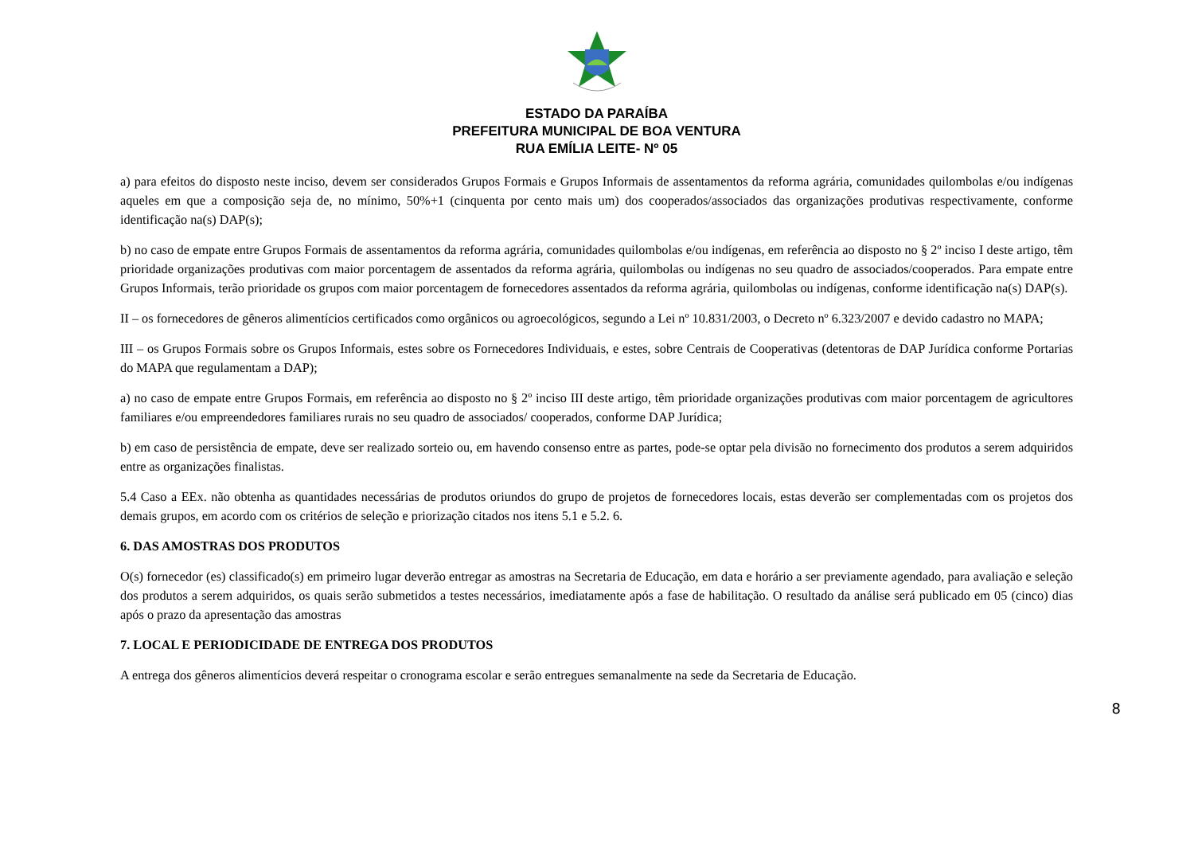ESTADO DA PARAÍBA
PREFEITURA MUNICIPAL DE BOA VENTURA
RUA EMÍLIA LEITE- Nº 05
a) para efeitos do disposto neste inciso, devem ser considerados Grupos Formais e Grupos Informais de assentamentos da reforma agrária, comunidades quilombolas e/ou indígenas aqueles em que a composição seja de, no mínimo, 50%+1 (cinquenta por cento mais um) dos cooperados/associados das organizações produtivas respectivamente, conforme identificação na(s) DAP(s);
b) no caso de empate entre Grupos Formais de assentamentos da reforma agrária, comunidades quilombolas e/ou indígenas, em referência ao disposto no § 2º inciso I deste artigo, têm prioridade organizações produtivas com maior porcentagem de assentados da reforma agrária, quilombolas ou indígenas no seu quadro de associados/cooperados. Para empate entre Grupos Informais, terão prioridade os grupos com maior porcentagem de fornecedores assentados da reforma agrária, quilombolas ou indígenas, conforme identificação na(s) DAP(s).
II – os fornecedores de gêneros alimentícios certificados como orgânicos ou agroecológicos, segundo a Lei nº 10.831/2003, o Decreto nº 6.323/2007 e devido cadastro no MAPA;
III – os Grupos Formais sobre os Grupos Informais, estes sobre os Fornecedores Individuais, e estes, sobre Centrais de Cooperativas (detentoras de DAP Jurídica conforme Portarias do MAPA que regulamentam a DAP);
a) no caso de empate entre Grupos Formais, em referência ao disposto no § 2º inciso III deste artigo, têm prioridade organizações produtivas com maior porcentagem de agricultores familiares e/ou empreendedores familiares rurais no seu quadro de associados/ cooperados, conforme DAP Jurídica;
b) em caso de persistência de empate, deve ser realizado sorteio ou, em havendo consenso entre as partes, pode-se optar pela divisão no fornecimento dos produtos a serem adquiridos entre as organizações finalistas.
5.4 Caso a EEx. não obtenha as quantidades necessárias de produtos oriundos do grupo de projetos de fornecedores locais, estas deverão ser complementadas com os projetos dos demais grupos, em acordo com os critérios de seleção e priorização citados nos itens 5.1 e 5.2. 6.
6. DAS AMOSTRAS DOS PRODUTOS
O(s) fornecedor (es) classificado(s) em primeiro lugar deverão entregar as amostras na Secretaria de Educação, em data e horário a ser previamente agendado, para avaliação e seleção dos produtos a serem adquiridos, os quais serão submetidos a testes necessários, imediatamente após a fase de habilitação. O resultado da análise será publicado em 05 (cinco) dias após o prazo da apresentação das amostras
7. LOCAL E PERIODICIDADE DE ENTREGA DOS PRODUTOS
A entrega dos gêneros alimentícios deverá respeitar o cronograma escolar e serão entregues semanalmente na sede da Secretaria de Educação.
8